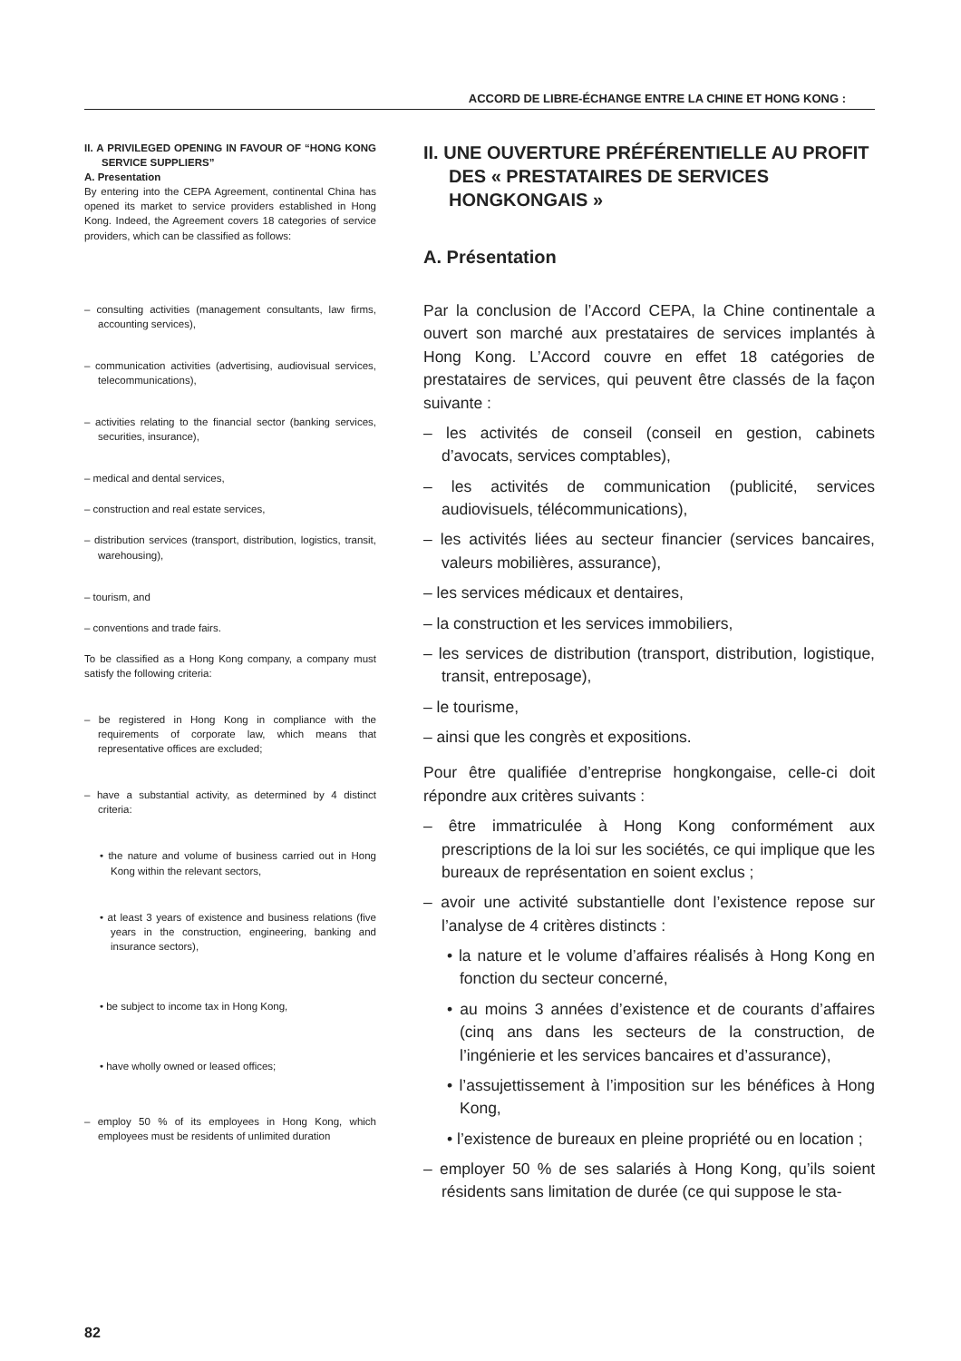ACCORD DE LIBRE-ÉCHANGE ENTRE LA CHINE ET HONG KONG :
II. A PRIVILEGED OPENING IN FAVOUR OF “HONG KONG SERVICE SUPPLIERS”
A. Presentation
By entering into the CEPA Agreement, continental China has opened its market to service providers established in Hong Kong. Indeed, the Agreement covers 18 categories of service providers, which can be classified as follows:
– consulting activities (management consultants, law firms, accounting services),
– communication activities (advertising, audiovisual services, telecommunications),
– activities relating to the financial sector (banking services, securities, insurance),
– medical and dental services,
– construction and real estate services,
– distribution services (transport, distribution, logistics, transit, warehousing),
– tourism, and
– conventions and trade fairs.
To be classified as a Hong Kong company, a company must satisfy the following criteria:
– be registered in Hong Kong in compliance with the requirements of corporate law, which means that representative offices are excluded;
– have a substantial activity, as determined by 4 distinct criteria:
• the nature and volume of business carried out in Hong Kong within the relevant sectors,
• at least 3 years of existence and business relations (five years in the construction, engineering, banking and insurance sectors),
• be subject to income tax in Hong Kong,
• have wholly owned or leased offices;
– employ 50 % of its employees in Hong Kong, which employees must be residents of unlimited duration
II. UNE OUVERTURE PRÉFÉRENTIELLE AU PROFIT DES « PRESTATAIRES DE SERVICES HONGKONGAIS »
A. Présentation
Par la conclusion de l’Accord CEPA, la Chine continentale a ouvert son marché aux prestataires de services implantés à Hong Kong. L’Accord couvre en effet 18 catégories de prestataires de services, qui peuvent être classés de la façon suivante :
– les activités de conseil (conseil en gestion, cabinets d’avocats, services comptables),
– les activités de communication (publicité, services audiovisuels, télécommunications),
– les activités liées au secteur financier (services bancaires, valeurs mobilières, assurance),
– les services médicaux et dentaires,
– la construction et les services immobiliers,
– les services de distribution (transport, distribution, logistique, transit, entreposage),
– le tourisme,
– ainsi que les congrès et expositions.
Pour être qualifiée d’entreprise hongkongaise, celle-ci doit répondre aux critères suivants :
– être immatriculée à Hong Kong conformément aux prescriptions de la loi sur les sociétés, ce qui implique que les bureaux de représentation en soient exclus ;
– avoir une activité substantielle dont l’existence repose sur l’analyse de 4 critères distincts :
• la nature et le volume d’affaires réalisés à Hong Kong en fonction du secteur concerné,
• au moins 3 années d’existence et de courants d’affaires (cinq ans dans les secteurs de la construction, de l’ingénierie et les services bancaires et d’assurance),
• l’assujettissement à l’imposition sur les bénéfices à Hong Kong,
• l’existence de bureaux en pleine propriété ou en location ;
– employer 50 % de ses salariés à Hong Kong, qu’ils soient résidents sans limitation de durée (ce qui suppose le sta-
82